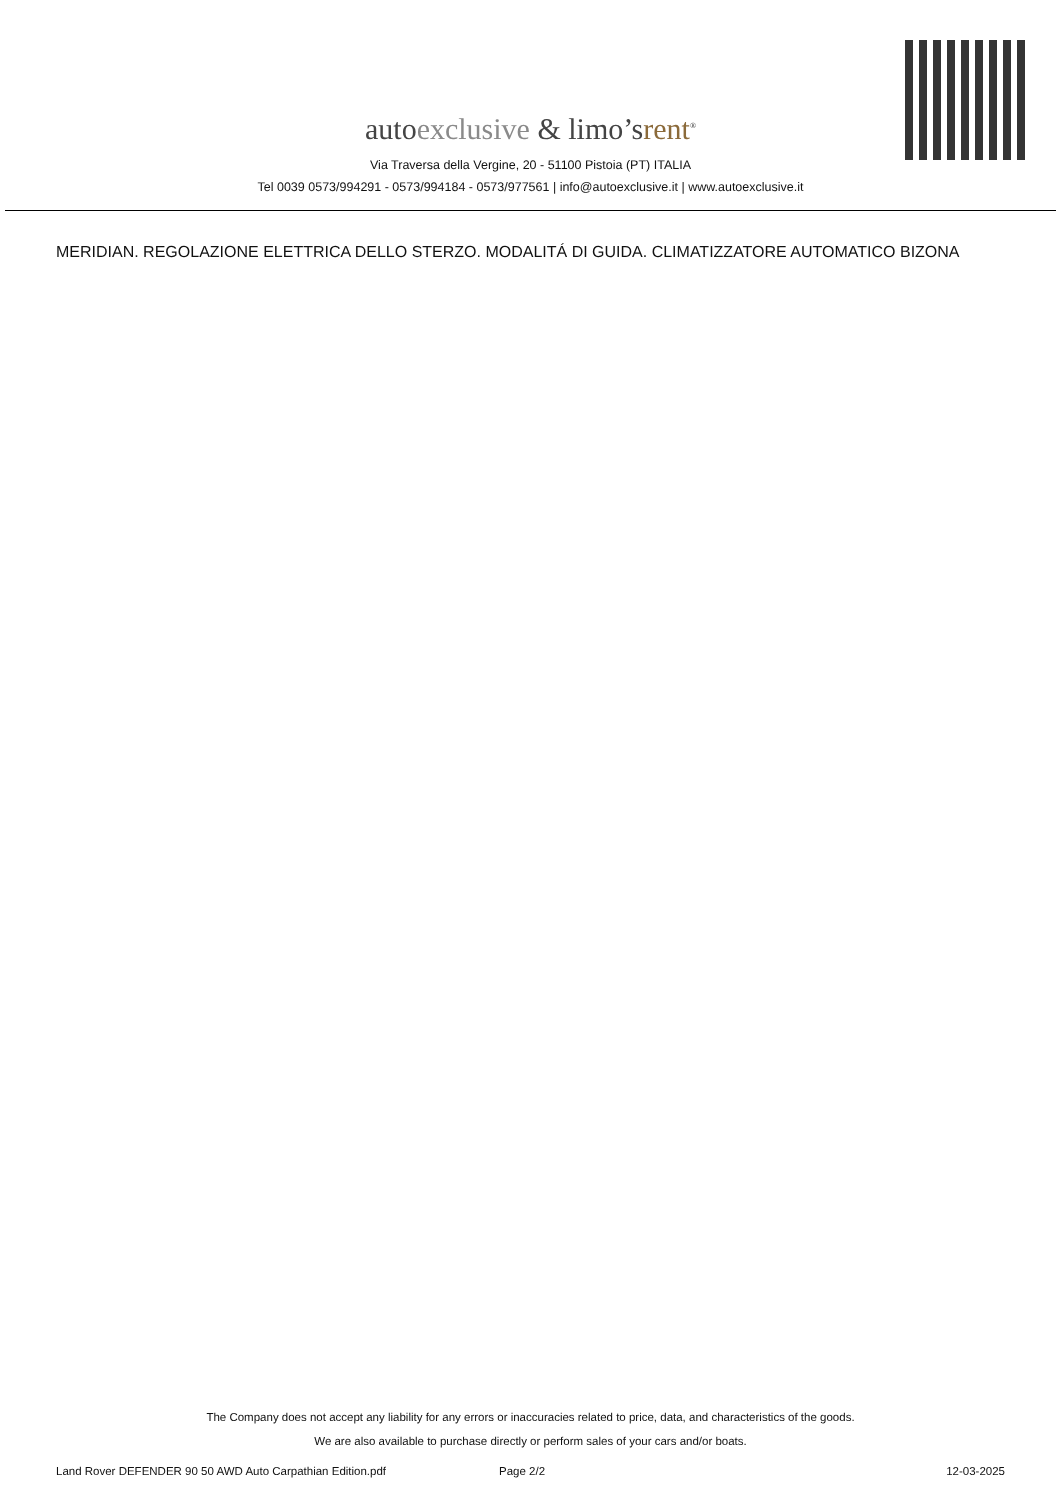autoexclusive & limo’srent<sup>®</sup>
Via Traversa della Vergine, 20 - 51100 Pistoia (PT) ITALIA
Tel 0039 0573/994291 - 0573/994184 - 0573/977561 | info@autoexclusive.it | www.autoexclusive.it
MERIDIAN. REGOLAZIONE ELETTRICA DELLO STERZO. MODALITÁ DI GUIDA. CLIMATIZZATORE AUTOMATICO BIZONA
The Company does not accept any liability for any errors or inaccuracies related to price, data, and characteristics of the goods.
We are also available to purchase directly or perform sales of your cars and/or boats.
Land Rover DEFENDER 90 50 AWD Auto Carpathian Edition.pdf Page 2/2 12-03-2025